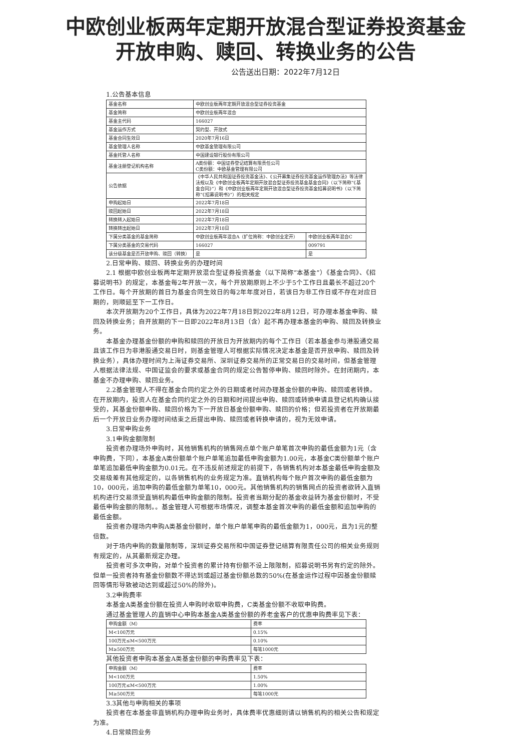中欧创业板两年定期开放混合型证券投资基金
开放申购、赎回、转换业务的公告
公告送出日期：2022年7月12日
1.公告基本信息
| 基金名称 | 中欧创业板两年定期开放混合型证券投资基金 | |
| 基金简称 | 中欧创业板两年混合 | |
| 基金主代码 | 166027 | |
| 基金运作方式 | 契约型、开放式 | |
| 基金合同生效日 | 2020年7月16日 | |
| 基金管理人名称 | 中欧基金管理有限公司 | |
| 基金托管人名称 | 中国建设银行股份有限公司 | |
| 基金注册登记机构名称 | A类份额：中国证券登记结算有限责任公司 C类份额：中欧基金管理有限公司 | |
| 公告依据 | 《中华人民共和国证券投资基金法》、《公开募集证券投资基金运作管理办法》等法律法规以及《中欧创业板两年定期开放混合型证券投资基金基金合同》（以下简称“《基金合同》”）和《中欧创业板两年定期开放混合型证券投资基金招募说明书》（以下简称“《招募说明书》”）的相关规定 | |
| 申购起始日 | 2022年7月18日 | |
| 赎回起始日 | 2022年7月18日 | |
| 转换转入起始日 | 2022年7月18日 | |
| 转换转出起始日 | 2022年7月18日 | |
| 下属分类基金的基金简称 | 中欧创业板两年混合A（扩位简称：中欧创业定开） | 中欧创业板两年混合C |
| 下属分类基金的交易代码 | 166027 | 009791 |
| 该分级基金是否开放申购、赎回（转换） | 是 | 是 |
2.日常申购、赎回、转换业务的办理时间
2.1 根据中欧创业板两年定期开放混合型证券投资基金（以下简称“本基金”）《基金合同》、《招募说明书》的规定，本基金每2年开放一次，每个开放期原则上不少于5个工作日且最长不超过20个工作日。每个开放期的首日为基金合同生效日的每2年年度对日，若该日为非工作日或不存在对应日期的，则顺延至下一工作日。
本次开放期为20个工作日，具体为2022年7月18日到2022年8月12日，可办理本基金申购、赎回及转换业务；自开放期的下一日即2022年8月13日（含）起不再办理本基金的申购、赎回及转换业务。
本基金办理基金份额的申购和赎回的开放日为开放期内的每个工作日（若本基金参与港股通交易且该工作日为非港股通交易日时，则基金管理人可根据实际情况决定本基金是否开放申购、赎回及转换业务），具体办理时间为上海证券交易所、深圳证券交易所的正常交易日的交易时间，但基金管理人根据法律法规、中国证监会的要求或基金合同的规定公告暂停申购、赎回时除外。在封闭期内，本基金不办理申购、赎回业务。
2.2基金管理人不得在基金合同约定之外的日期或者时间办理基金份额的申购、赎回或者转换。在开放期内，投资人在基金合同约定之外的日期和时间提出申购、赎回或转换申请且登记机构确认接受的，其基金份额申购、赎回价格为下一开放日基金份额申购、赎回的价格；但若投资者在开放期最后一个开放日业务办理时间结束之后提出申购、赎回或者转换申请的，视为无效申请。
3.日常申购业务
3.1申购金额限制
投资者办理场外申购时，其他销售机构的销售网点单个账户单笔首次申购的最低金额为1元（含申购费，下同），本基金A类份额单个账户单笔追加最低申购金额为1.00元，本基金C类份额单个账户单笔追加最低申购金额为0.01元。在不违反前述规定的前提下，各销售机构对本基金最低申购金额及交易级差有其他规定的，以各销售机构的业务规定为准。直销机构每个账户首次申购的最低金额为10，000元，追加申购的最低金额为单笔10，000元。其他销售机构的销售网点的投资者欲转入直销机构进行交易须受直销机构最低申购金额的限制。投资者当期分配的基金收益转为基金份额时，不受最低申购金额的限制。。基金管理人可根据市场情况，调整本基金首次申购的最低金额和追加申购的最低金额。
投资者办理场内申购A类基金份额时，单个账户单笔申购的最低金额为1，000元，且为1元的整倍数。
对于场内申购的数量限制等，深圳证券交易所和中国证券登记结算有限责任公司的相关业务规则有规定的，从其最新规定办理。
投资者可多次申购，对单个投资者的累计持有份额不设上限限制，招募说明书另有约定的除外。但单一投资者持有基金份额数不得达到或超过基金份额总数的50%(在基金运作过程中因基金份额赎回等情形导致被动达到或超过50%的除外)。
3.2申购费率
本基金A类基金份额在投资人申购时收取申购费，C类基金份额不收取申购费。
通过基金管理人的直销中心申购本基金A类基金份额的养老金客户的优惠申购费率见下表：
| 申购金额（M） | 费率 |
| M<100万元 | 0.15% |
| 100万元≤M<500万元 | 0.10% |
| M≥500万元 | 每笔1000元 |
其他投资者申购本基金A类基金份额的申购费率见下表：
| 申购金额（M） | 费率 |
| M<100万元 | 1.50% |
| 100万元≤M<500万元 | 1.00% |
| M≥500万元 | 每笔1000元 |
3.3其他与申购相关的事项
投资者在本基金非直销机构办理申购业务时，具体费率优惠细则请以销售机构的相关公告和规定为准。
4.日常赎回业务